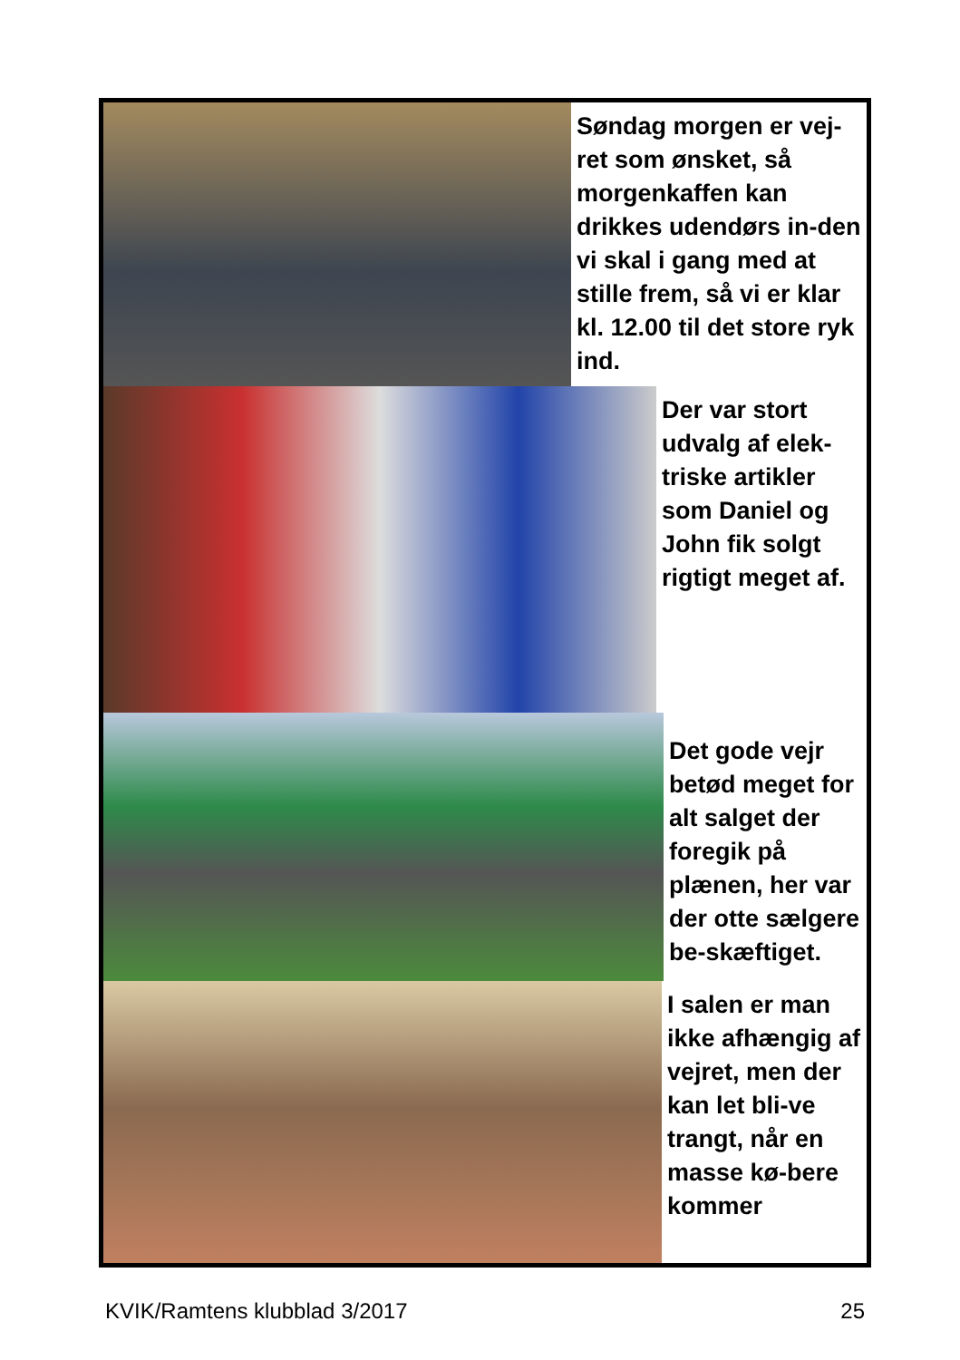Søndag morgen er vej-ret som ønsket, så morgenkaffen kan drikkes udendørs in-den vi skal i gang med at stille frem, så vi er klar kl. 12.00 til det store ryk ind.
Der var stort udvalg af elek-triske artikler som Daniel og John fik solgt rigtigt meget af.
Det gode vejr betød meget for alt salget der foregik på plænen, her var der otte sælgere be-skæftiget.
I salen er man ikke afhængig af vejret, men der kan let bli-ve trangt, når en masse kø-bere kommer
KVIK/Ramtens klubblad 3/2017 25